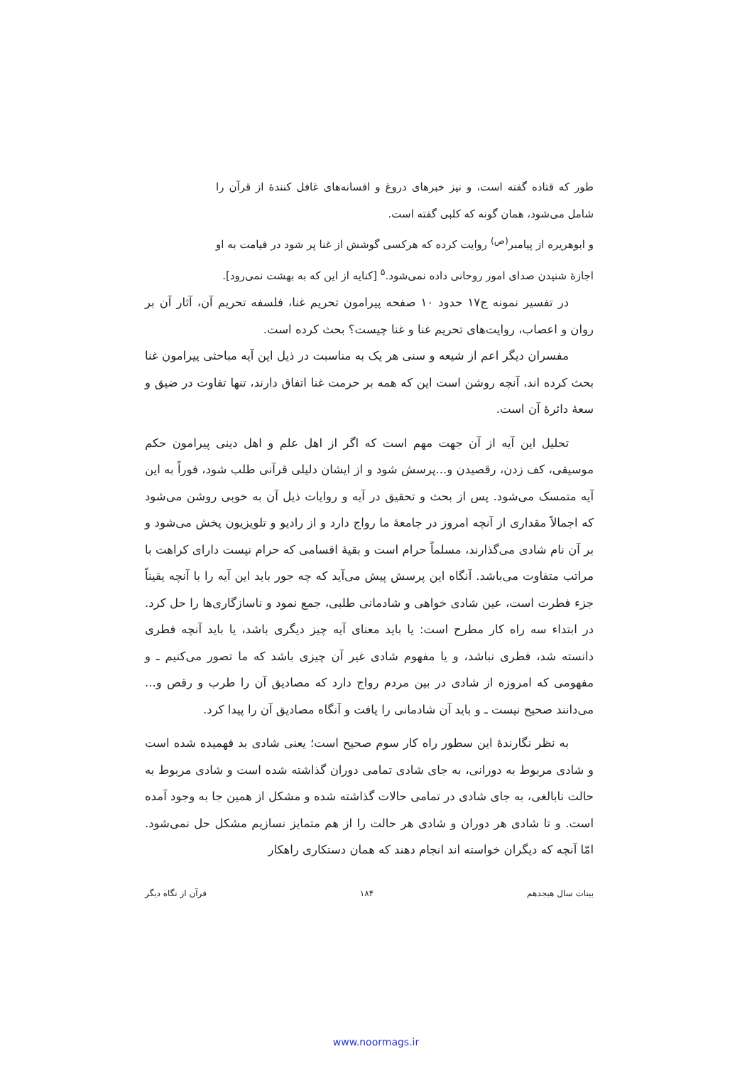طور که قتاده گفته است، و نیز خبرهای دروغ و افسانه‌های غافل کنندهٔ از قرآن را شامل می‌شود، همان گونه که کلبی گفته است.
و ابوهریره از پیامبر<sup>(ص)</sup> روایت کرده که هرکسی گوشش از غنا پر شود در قیامت به او اجازهٔ شنیدن صدای امور روحانی داده نمی‌شود.<sup>۵</sup> [کنایه از این که به بهشت نمی‌رود].
در تفسیر نمونه ج۱۷ حدود ۱۰ صفحه پیرامون تحریم غنا، فلسفه تحریم آن، آثار آن بر روان و اعصاب، روایت‌های تحریم غنا و غنا چیست؟ بحث کرده است.
مفسران دیگر اعم از شیعه و سنی هر یک به مناسبت در ذیل این آیه مباحثی پیرامون غنا بحث کرده اند، آنچه روشن است این که همه بر حرمت غنا اتفاق دارند، تنها تفاوت در ضیق و سعهٔ دائرهٔ آن است.
تحلیل این آیه از آن جهت مهم است که اگر از اهل علم و اهل دینی پیرامون حکم موسیقی، کف زدن، رقصیدن و...پرسش شود و از ایشان دلیلی قرآنی طلب شود، فوراً به این آیه متمسک می‌شود. پس از بحث و تحقیق در آیه و روایات ذیل آن به خوبی روشن می‌شود که اجمالاً مقداری از آنچه امروز در جامعهٔ ما رواج دارد و از رادیو و تلویزیون پخش می‌شود و بر آن نام شادی می‌گذارند، مسلماً حرام است و بقیهٔ اقسامی که حرام نیست دارای کراهت با مراتب متفاوت می‌باشد. آنگاه این پرسش پیش می‌آید که چه جور باید این آیه را با آنچه یقیناً جزء فطرت است، عین شادی خواهی و شادمانی طلبی، جمع نمود و ناسازگاری‌ها را حل کرد. در ابتداء سه راه کار مطرح است: یا باید معنای آیه چیز دیگری باشد، یا باید آنچه فطری دانسته شد، فطری نباشد، و یا مفهوم شادی غیر آن چیزی باشد که ما تصور می‌کنیم ـ و مفهومی که امروزه از شادی در بین مردم رواج دارد که مصادیق آن را طرب و رقص و... می‌دانند صحیح نیست ـ و باید آن شادمانی را یافت و آنگاه مصادیق آن را پیدا کرد.
به نظر نگارندهٔ این سطور راه کار سوم صحیح است؛ یعنی شادی بد فهمیده شده است و شادی مربوط به دورانی، به جای شادی تمامی دوران گذاشته شده است و شادی مربوط به حالت نابالغی، به جای شادی در تمامی حالات گذاشته شده و مشکل از همین جا به وجود آمده است. و تا شادی هر دوران و شادی هر حالت را از هم متمایز نسازیم مشکل حل نمی‌شود. امّا آنچه که دیگران خواسته اند انجام دهند که همان دستکاری راهکار
بینات سال هیجدهم ۱۸۴ قرآن از نگاه دیگر
www.noormags.ir